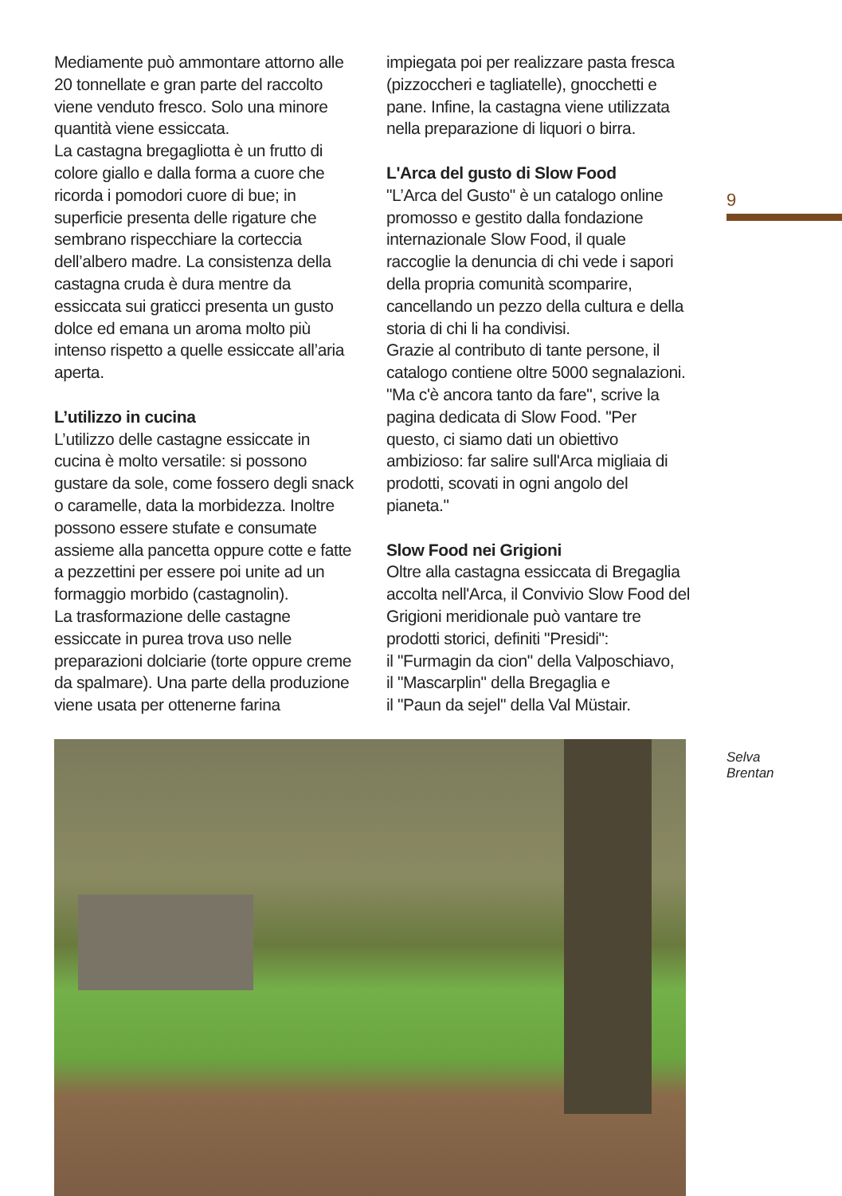Mediamente può ammontare attorno alle 20 tonnellate e gran parte del raccolto viene venduto fresco. Solo una minore quantità viene essiccata.
La castagna bregagliotta è un frutto di colore giallo e dalla forma a cuore che ricorda i pomodori cuore di bue; in superficie presenta delle rigature che sembrano rispecchiare la corteccia dell’albero madre. La consistenza della castagna cruda è dura mentre da essiccata sui graticci presenta un gusto dolce ed emana un aroma molto più intenso rispetto a quelle essiccate all’aria aperta.
L’utilizzo in cucina
L’utilizzo delle castagne essiccate in cucina è molto versatile: si possono gustare da sole, come fossero degli snack o caramelle, data la morbidezza. Inoltre possono essere stufate e consumate assieme alla pancetta oppure cotte e fatte a pezzettini per essere poi unite ad un formaggio morbido (castagnolin).
La trasformazione delle castagne essiccate in purea trova uso nelle preparazioni dolciarie (torte oppure creme da spalmare). Una parte della produzione viene usata per ottenerne farina
impiegata poi per realizzare pasta fresca (pizzoccheri e tagliatelle), gnocchetti e pane. Infine, la castagna viene utilizzata nella preparazione di liquori o birra.
L'Arca del gusto di Slow Food
"L’Arca del Gusto" è un catalogo online promosso e gestito dalla fondazione internazionale Slow Food, il quale raccoglie la denuncia di chi vede i sapori della propria comunità scomparire, cancellando un pezzo della cultura e della storia di chi li ha condivisi.
Grazie al contributo di tante persone, il catalogo contiene oltre 5000 segnalazioni. "Ma c'è ancora tanto da fare", scrive la pagina dedicata di Slow Food. "Per questo, ci siamo dati un obiettivo ambizioso: far salire sull'Arca migliaia di prodotti, scovati in ogni angolo del pianeta."
Slow Food nei Grigioni
Oltre alla castagna essiccata di Bregaglia accolta nell'Arca, il Convivio Slow Food del Grigioni meridionale può vantare tre prodotti storici, definiti "Presidi":
il "Furmagin da cion" della Valposchiavo,
il "Mascarplin" della Bregaglia e
il "Paun da sejel" della Val Müstair.
9
Selva
Brentan